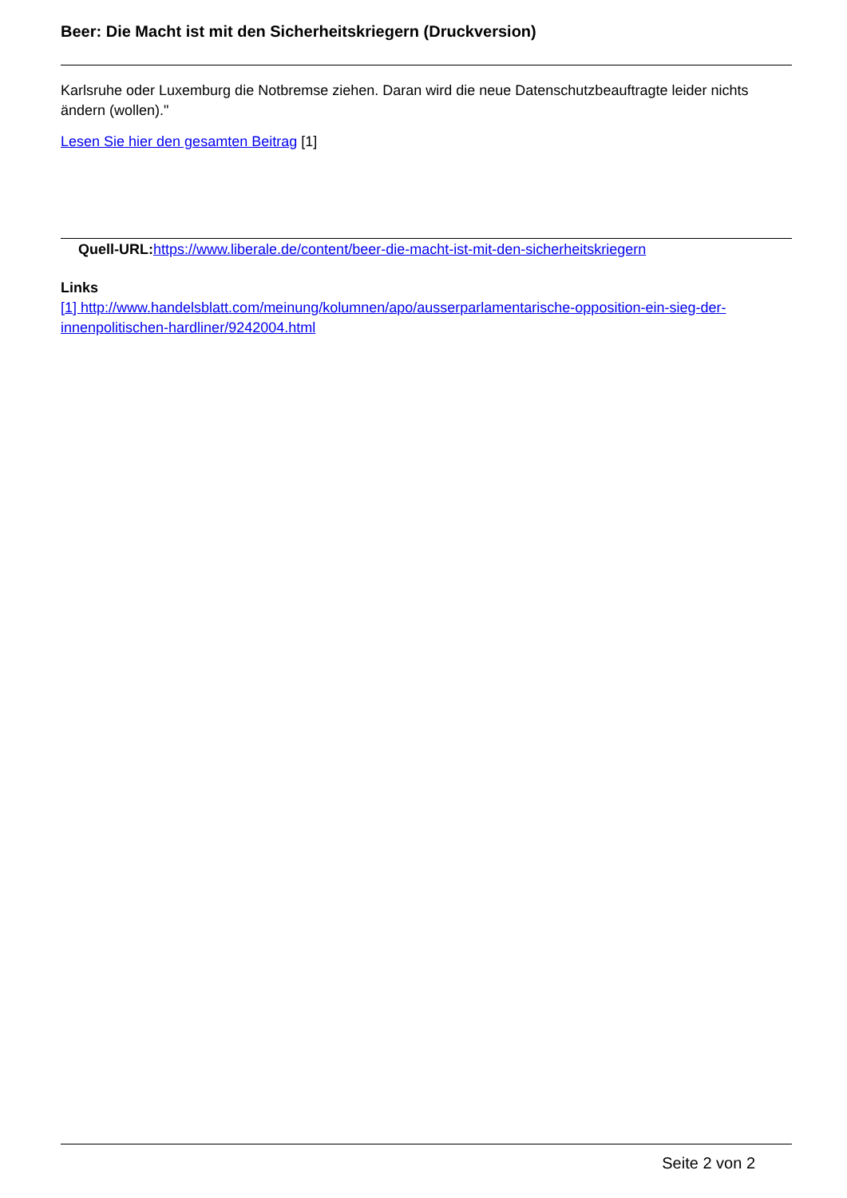Beer: Die Macht ist mit den Sicherheitskriegern (Druckversion)
Karlsruhe oder Luxemburg die Notbremse ziehen. Daran wird die neue Datenschutzbeauftragte leider nichts ändern (wollen)."
Lesen Sie hier den gesamten Beitrag [1]
Quell-URL: https://www.liberale.de/content/beer-die-macht-ist-mit-den-sicherheitskriegern
Links
[1] http://www.handelsblatt.com/meinung/kolumnen/apo/ausserparlamentarische-opposition-ein-sieg-der-innenpolitischen-hardliner/9242004.html
Seite 2 von 2